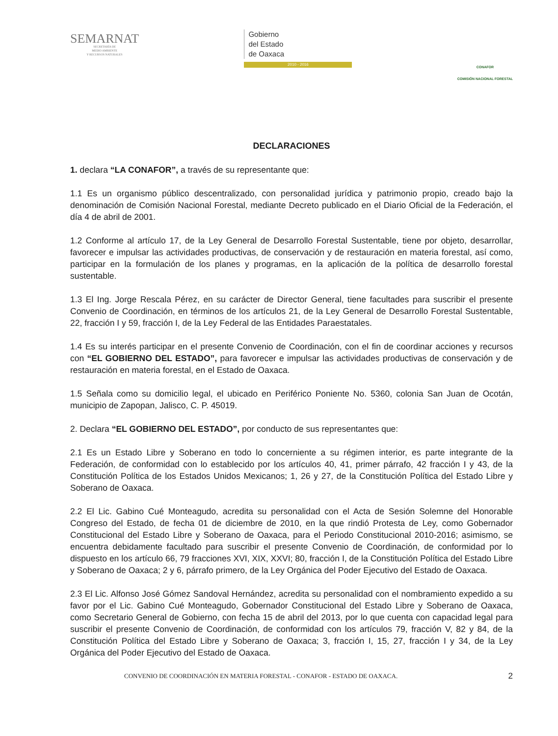SEMARNAT
SECRETARÍA DE
MEDIO AMBIENTE
Y RECURSOS NATURALES
Gobierno
del Estado
de Oaxaca
2010 - 2016
CONAFOR
COMISIÓN NACIONAL FORESTAL
DECLARACIONES
1. declara “LA CONAFOR”, a través de su representante que:
1.1 Es un organismo público descentralizado, con personalidad jurídica y patrimonio propio, creado bajo la denominación de Comisión Nacional Forestal, mediante Decreto publicado en el Diario Oficial de la Federación, el día 4 de abril de 2001.
1.2 Conforme al artículo 17, de la Ley General de Desarrollo Forestal Sustentable, tiene por objeto, desarrollar, favorecer e impulsar las actividades productivas, de conservación y de restauración en materia forestal, así como, participar en la formulación de los planes y programas, en la aplicación de la política de desarrollo forestal sustentable.
1.3 El Ing. Jorge Rescala Pérez, en su carácter de Director General, tiene facultades para suscribir el presente Convenio de Coordinación, en términos de los artículos 21, de la Ley General de Desarrollo Forestal Sustentable, 22, fracción I y 59, fracción I, de la Ley Federal de las Entidades Paraestatales.
1.4 Es su interés participar en el presente Convenio de Coordinación, con el fin de coordinar acciones y recursos con “EL GOBIERNO DEL ESTADO”, para favorecer e impulsar las actividades productivas de conservación y de restauración en materia forestal, en el Estado de Oaxaca.
1.5 Señala como su domicilio legal, el ubicado en Periférico Poniente No. 5360, colonia San Juan de Ocotán, municipio de Zapopan, Jalisco, C. P. 45019.
2. Declara “EL GOBIERNO DEL ESTADO”, por conducto de sus representantes que:
2.1 Es un Estado Libre y Soberano en todo lo concerniente a su régimen interior, es parte integrante de la Federación, de conformidad con lo establecido por los artículos 40, 41, primer párrafo, 42 fracción I y 43, de la Constitución Política de los Estados Unidos Mexicanos; 1, 26 y 27, de la Constitución Política del Estado Libre y Soberano de Oaxaca.
2.2 El Lic. Gabino Cué Monteagudo, acredita su personalidad con el Acta de Sesión Solemne del Honorable Congreso del Estado, de fecha 01 de diciembre de 2010, en la que rindió Protesta de Ley, como Gobernador Constitucional del Estado Libre y Soberano de Oaxaca, para el Periodo Constitucional 2010-2016; asimismo, se encuentra debidamente facultado para suscribir el presente Convenio de Coordinación, de conformidad por lo dispuesto en los artículo 66, 79 fracciones XVI, XIX, XXVI; 80, fracción I, de la Constitución Política del Estado Libre y Soberano de Oaxaca; 2 y 6, párrafo primero, de la Ley Orgánica del Poder Ejecutivo del Estado de Oaxaca.
2.3 El Lic. Alfonso José Gómez Sandoval Hernández, acredita su personalidad con el nombramiento expedido a su favor por el Lic. Gabino Cué Monteagudo, Gobernador Constitucional del Estado Libre y Soberano de Oaxaca, como Secretario General de Gobierno, con fecha 15 de abril del 2013, por lo que cuenta con capacidad legal para suscribir el presente Convenio de Coordinación, de conformidad con los artículos 79, fracción V, 82 y 84, de la Constitución Política del Estado Libre y Soberano de Oaxaca; 3, fracción I, 15, 27, fracción I y 34, de la Ley Orgánica del Poder Ejecutivo del Estado de Oaxaca.
CONVENIO DE COORDINACIÓN EN MATERIA FORESTAL - CONAFOR - ESTADO DE OAXACA. 2